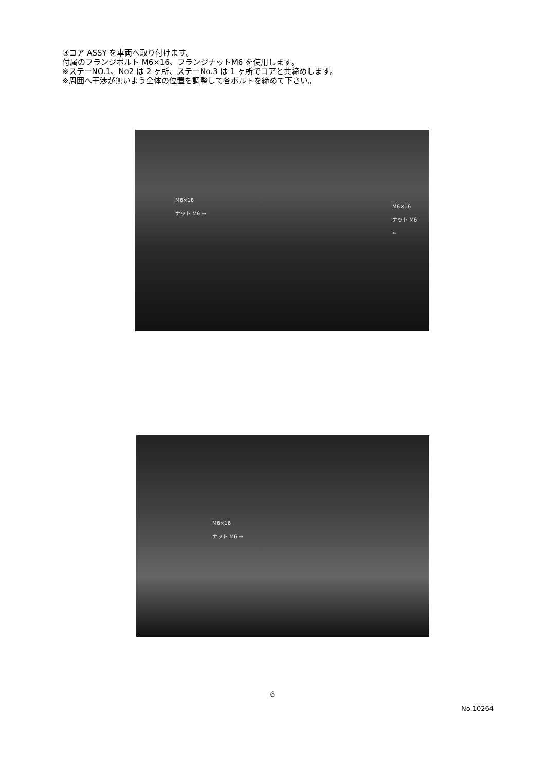③コア ASSY を車両へ取り付けます。
付属のフランジボルト M6×16、フランジナットM6 を使用します。
※ステーNO.1、No2 は 2 ヶ所、ステーNo.3 は 1 ヶ所でコアと共締めします。
※周囲へ干渉が無いよう全体の位置を調整して各ボルトを締めて下さい。
M6×16
ナット M6 →
M6×16
ナット M6
←
M6×16
ナット M6 →
6
No.10264